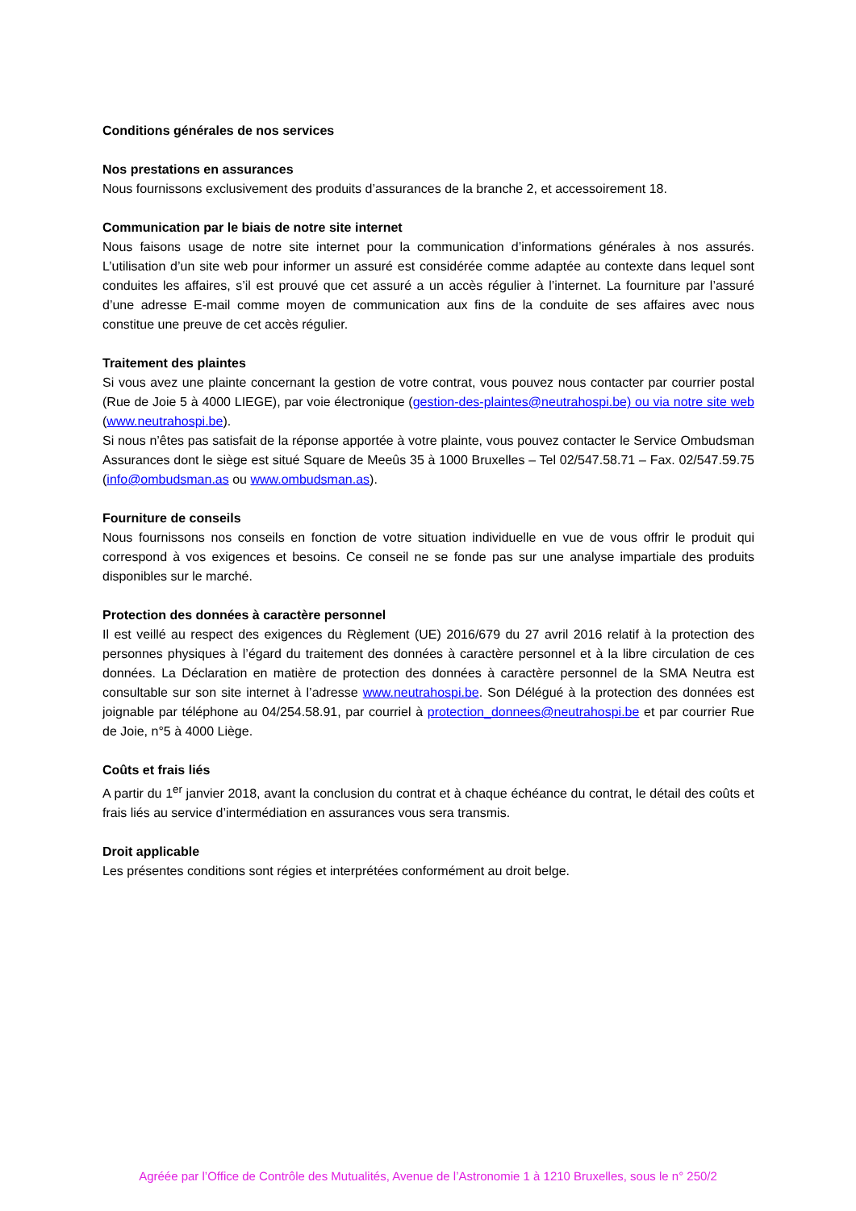Conditions générales de nos services
Nos prestations en assurances
Nous fournissons exclusivement des produits d’assurances de la branche 2, et accessoirement 18.
Communication par le biais de notre site internet
Nous faisons usage de notre site internet pour la communication d’informations générales à nos assurés. L’utilisation d’un site web pour informer un assuré est considérée comme adaptée au contexte dans lequel sont conduites les affaires, s’il est prouvé que cet assuré a un accès régulier à l’internet. La fourniture par l’assuré d’une adresse E-mail comme moyen de communication aux fins de la conduite de ses affaires avec nous constitue une preuve de cet accès régulier.
Traitement des plaintes
Si vous avez une plainte concernant la gestion de votre contrat, vous pouvez nous contacter par courrier postal (Rue de Joie 5 à 4000 LIEGE), par voie électronique (gestion-des-plaintes@neutrahospi.be) ou via notre site web (www.neutrahospi.be).
Si nous n’êtes pas satisfait de la réponse apportée à votre plainte, vous pouvez contacter le Service Ombudsman Assurances dont le siège est situé Square de Meeûs 35 à 1000 Bruxelles – Tel 02/547.58.71 – Fax. 02/547.59.75 (info@ombudsman.as ou www.ombudsman.as).
Fourniture de conseils
Nous fournissons nos conseils en fonction de votre situation individuelle en vue de vous offrir le produit qui correspond à vos exigences et besoins. Ce conseil ne se fonde pas sur une analyse impartiale des produits disponibles sur le marché.
Protection des données à caractère personnel
Il est veillé au respect des exigences du Règlement (UE) 2016/679 du 27 avril 2016 relatif à la protection des personnes physiques à l’égard du traitement des données à caractère personnel et à la libre circulation de ces données. La Déclaration en matière de protection des données à caractère personnel de la SMA Neutra est consultable sur son site internet à l’adresse www.neutrahospi.be. Son Délégué à la protection des données est joignable par téléphone au 04/254.58.91, par courriel à protection_donnees@neutrahospi.be et par courrier Rue de Joie, n°5 à 4000 Liège.
Coûts et frais liés
A partir du 1<sup>er</sup> janvier 2018, avant la conclusion du contrat et à chaque échéance du contrat, le détail des coûts et frais liés au service d’intermédiation en assurances vous sera transmis.
Droit applicable
Les présentes conditions sont régies et interprétées conformément au droit belge.
Agréée par l’Office de Contrôle des Mutualités, Avenue de l’Astronomie 1 à 1210 Bruxelles, sous le n° 250/2